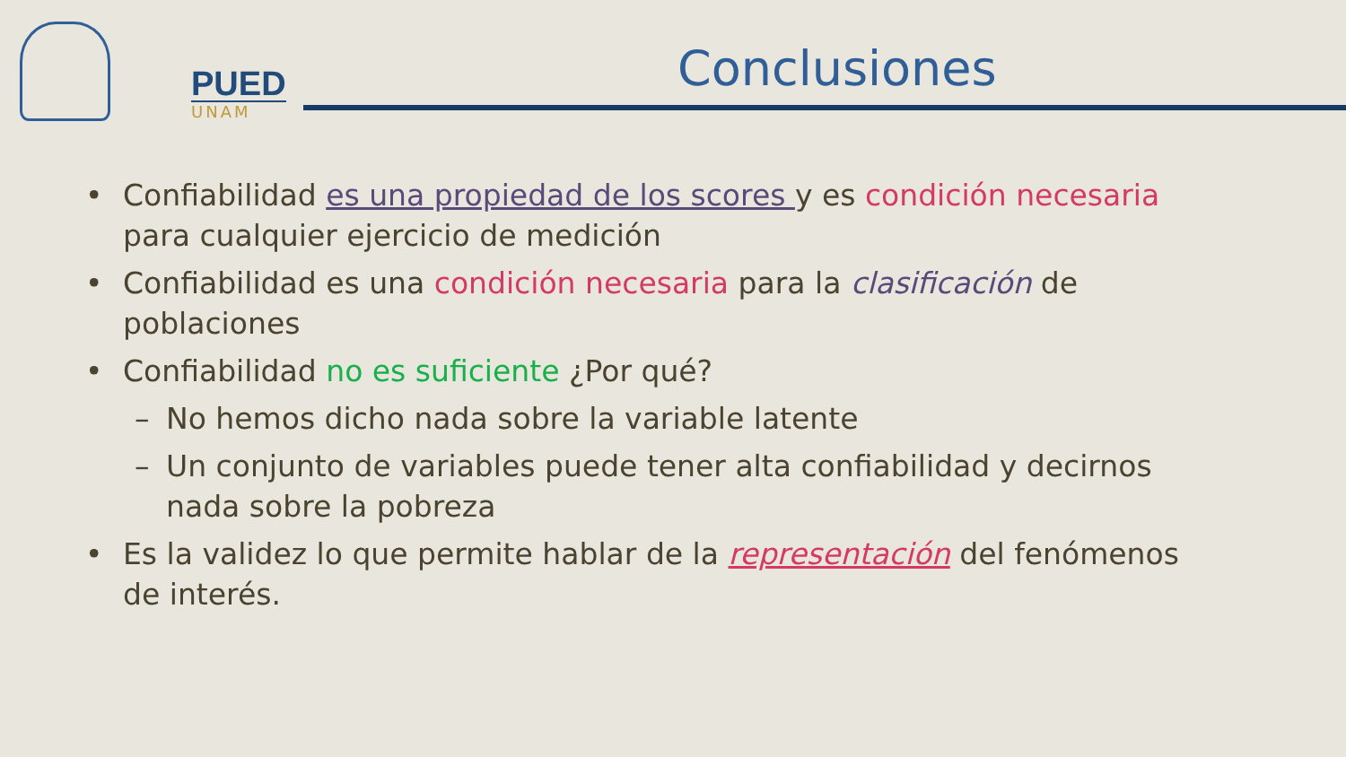PUED
UNAM
Conclusiones
• Confiabilidad es una propiedad de los scores y es condición necesaria para cualquier ejercicio de medición
• Confiabilidad es una condición necesaria para la clasificación de poblaciones
• Confiabilidad no es suficiente ¿Por qué?
– No hemos dicho nada sobre la variable latente
– Un conjunto de variables puede tener alta confiabilidad y decirnos nada sobre la pobreza
• Es la validez lo que permite hablar de la representación del fenómenos de interés.